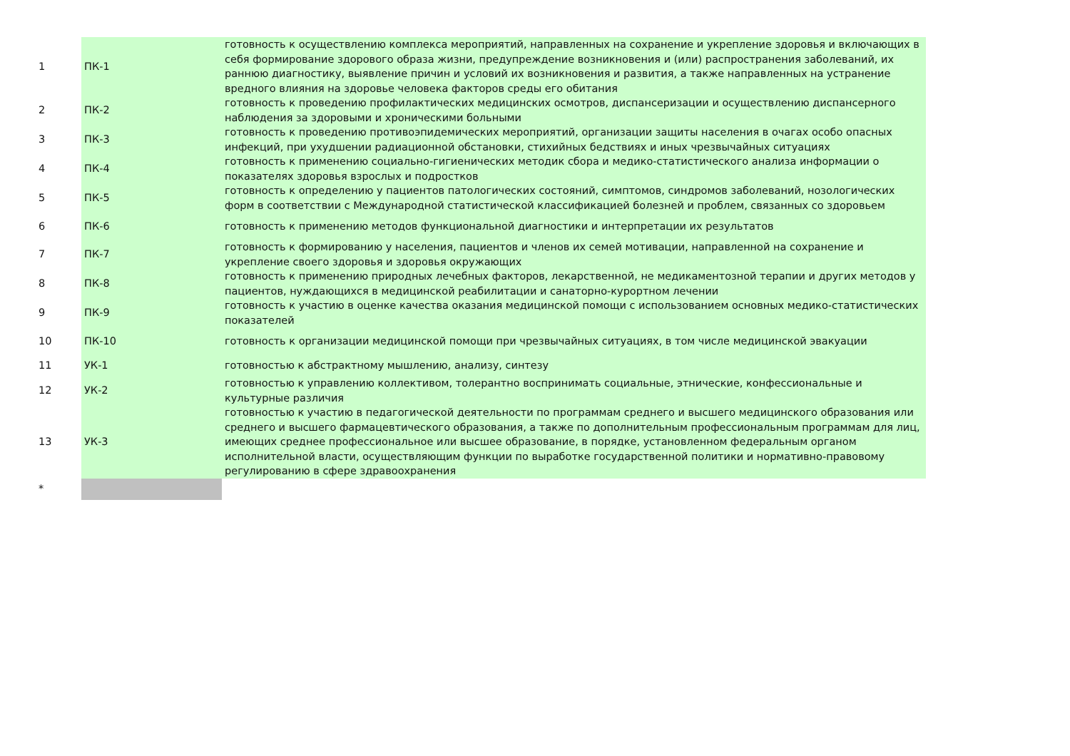| 1 | ПК-1 | готовность к осуществлению комплекса мероприятий, направленных на сохранение и укрепление здоровья и включающих в себя формирование здорового образа жизни, предупреждение возникновения и (или) распространения заболеваний, их раннюю диагностику, выявление причин и условий их возникновения и развития, а также направленных на устранение вредного влияния на здоровье человека факторов среды его обитания |
| 2 | ПК-2 | готовность к проведению профилактических медицинских осмотров, диспансеризации и осуществлению диспансерного наблюдения за здоровыми и хроническими больными |
| 3 | ПК-3 | готовность к проведению противоэпидемических мероприятий, организации защиты населения в очагах особо опасных инфекций, при ухудшении радиационной обстановки, стихийных бедствиях и иных чрезвычайных ситуациях |
| 4 | ПК-4 | готовность к применению социально-гигиенических методик сбора и медико-статистического анализа информации о показателях здоровья взрослых и подростков |
| 5 | ПК-5 | готовность к определению у пациентов патологических состояний, симптомов, синдромов заболеваний, нозологических форм в соответствии с Международной статистической классификацией болезней и проблем, связанных со здоровьем |
| 6 | ПК-6 | готовность к применению методов функциональной диагностики и интерпретации их результатов |
| 7 | ПК-7 | готовность к формированию у населения, пациентов и членов их семей мотивации, направленной на сохранение и укрепление своего здоровья и здоровья окружающих |
| 8 | ПК-8 | готовность к применению природных лечебных факторов, лекарственной, не медикаментозной терапии и других методов у пациентов, нуждающихся в медицинской реабилитации и санаторно-курортном лечении |
| 9 | ПК-9 | готовность к участию в оценке качества оказания медицинской помощи с использованием основных медико-статистических показателей |
| 10 | ПК-10 | готовность к организации медицинской помощи при чрезвычайных ситуациях, в том числе медицинской эвакуации |
| 11 | УК-1 | готовностью к абстрактному мышлению, анализу, синтезу |
| 12 | УК-2 | готовностью к управлению коллективом, толерантно воспринимать социальные, этнические, конфессиональные и культурные различия |
| 13 | УК-3 | готовностью к участию в педагогической деятельности по программам среднего и высшего медицинского образования или среднего и высшего фармацевтического образования, а также по дополнительным профессиональным программам для лиц, имеющих среднее профессиональное или высшее образование, в порядке, установленном федеральным органом исполнительной власти, осуществляющим функции по выработке государственной политики и нормативно-правовому регулированию в сфере здравоохранения |
| * | | |